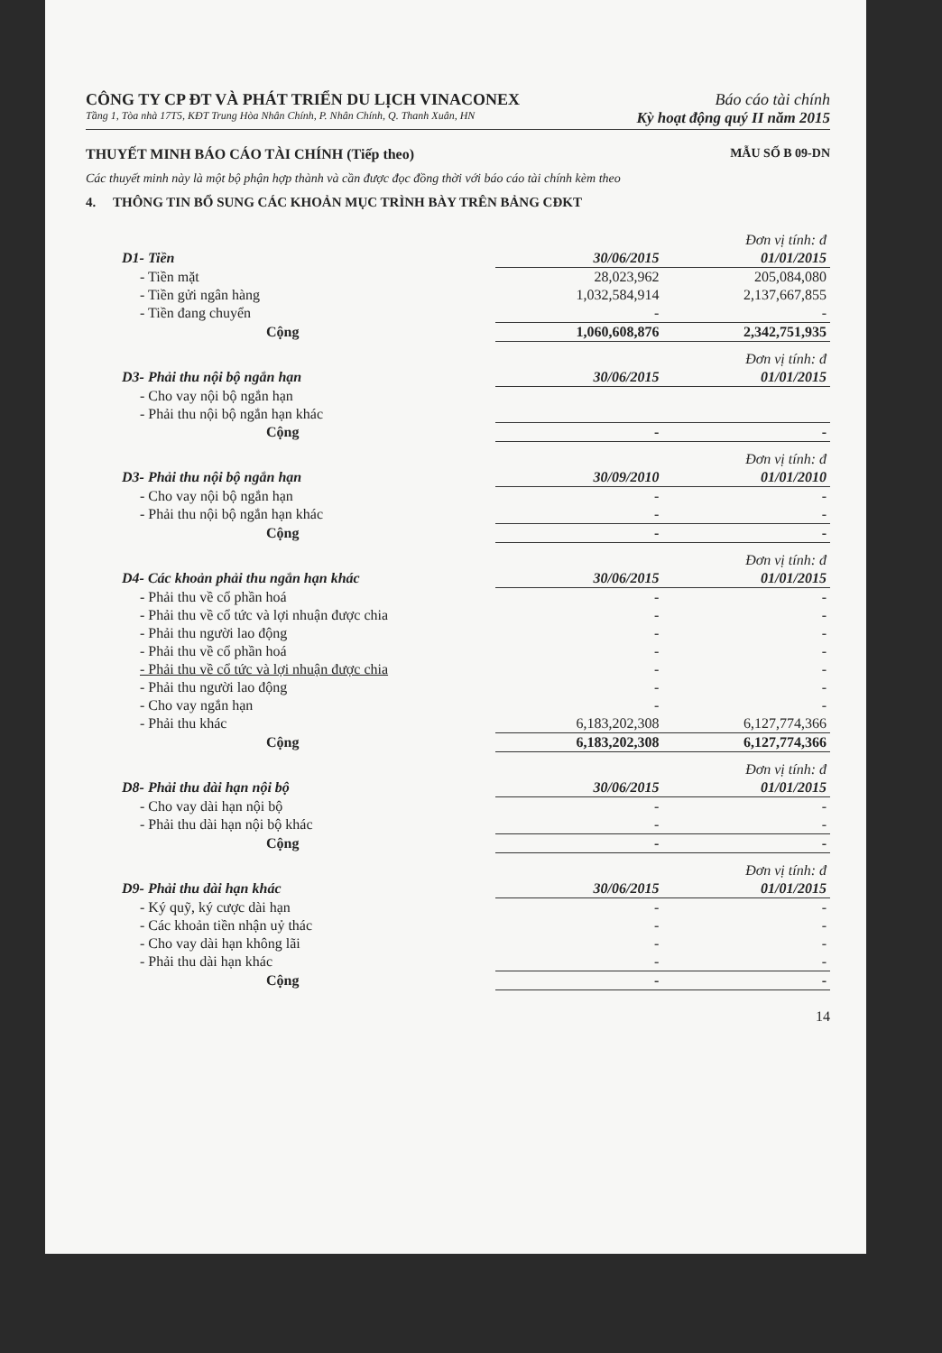CÔNG TY CP ĐT VÀ PHÁT TRIỂN DU LỊCH VINACONEX Báo cáo tài chính
Tầng 1, Tòa nhà 17T5, KĐT Trung Hòa Nhân Chính, P. Nhân Chính, Q. Thanh Xuân, HN Kỳ hoạt động quý II năm 2015
THUYẾT MINH BÁO CÁO TÀI CHÍNH (Tiếp theo) MẪU SỐ B 09-DN
Các thuyết minh này là một bộ phận hợp thành và cần được đọc đồng thời với báo cáo tài chính kèm theo
4. THÔNG TIN BỔ SUNG CÁC KHOẢN MỤC TRÌNH BÀY TRÊN BẢNG CĐKT
| | | Đơn vị tính: đ |
| D1- Tiền | 30/06/2015 | 01/01/2015 |
| - Tiền mặt | 28,023,962 | 205,084,080 |
| - Tiền gửi ngân hàng | 1,032,584,914 | 2,137,667,855 |
| - Tiền đang chuyển | - | - |
| Cộng | 1,060,608,876 | 2,342,751,935 |
| | | Đơn vị tính: đ |
| D3- Phải thu nội bộ ngắn hạn | 30/06/2015 | 01/01/2015 |
| - Cho vay nội bộ ngắn hạn | | |
| - Phải thu nội bộ ngắn hạn khác | | |
| Cộng | - | - |
| | | Đơn vị tính: đ |
| D3- Phải thu nội bộ ngắn hạn | 30/09/2010 | 01/01/2010 |
| - Cho vay nội bộ ngắn hạn | - | - |
| - Phải thu nội bộ ngắn hạn khác | - | - |
| Cộng | - | - |
| | | Đơn vị tính: đ |
| D4- Các khoản phải thu ngắn hạn khác | 30/06/2015 | 01/01/2015 |
| - Phải thu về cổ phần hoá | - | - |
| - Phải thu về cổ tức và lợi nhuận được chia | - | - |
| - Phải thu người lao động | - | - |
| - Phải thu về cổ phần hoá | - | - |
| - Phải thu về cổ tức và lợi nhuận được chia | - | - |
| - Phải thu người lao động | - | - |
| - Cho vay ngắn hạn | - | - |
| - Phải thu khác | 6,183,202,308 | 6,127,774,366 |
| Cộng | 6,183,202,308 | 6,127,774,366 |
| | | Đơn vị tính: đ |
| D8- Phải thu dài hạn nội bộ | 30/06/2015 | 01/01/2015 |
| - Cho vay dài hạn nội bộ | - | - |
| - Phải thu dài hạn nội bộ khác | - | - |
| Cộng | - | - |
| | | Đơn vị tính: đ |
| D9- Phải thu dài hạn khác | 30/06/2015 | 01/01/2015 |
| - Ký quỹ, ký cược dài hạn | - | - |
| - Các khoản tiền nhận uỷ thác | - | - |
| - Cho vay dài hạn không lãi | - | - |
| - Phải thu dài hạn khác | - | - |
| Cộng | - | - |
14